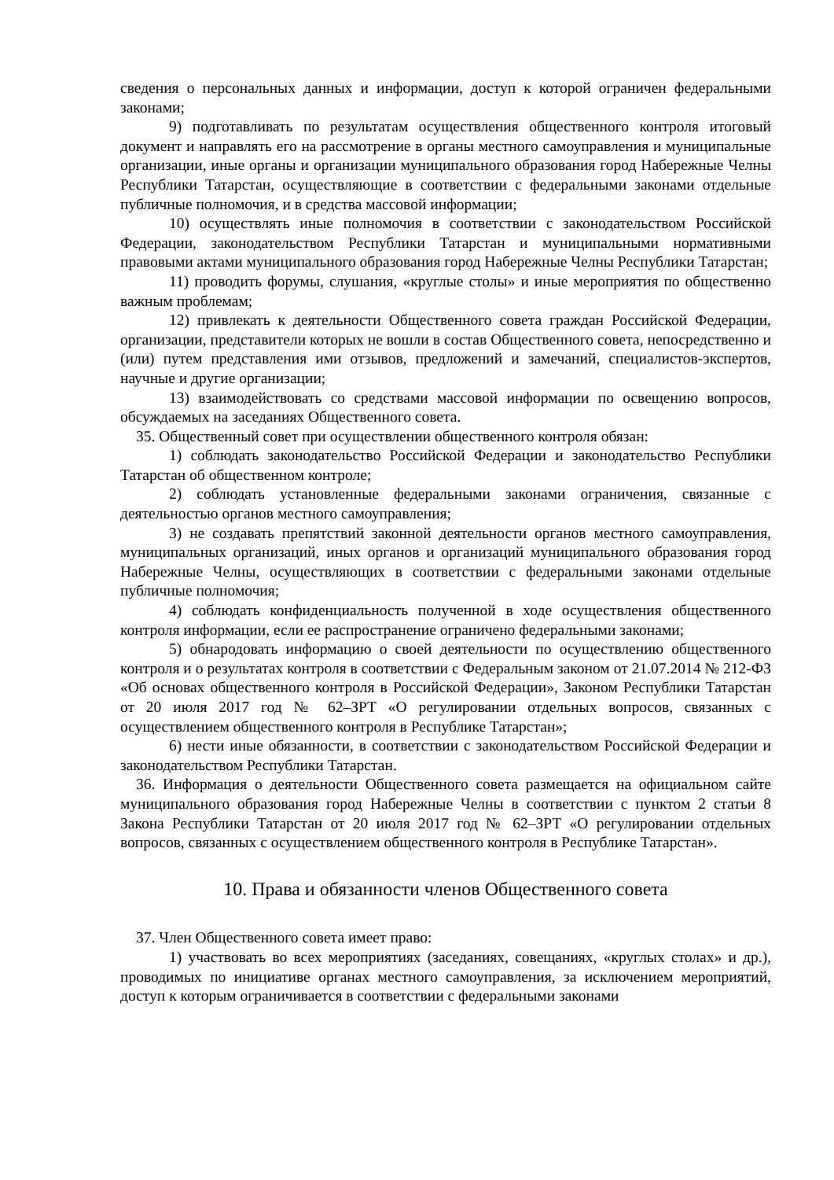сведения о персональных данных и информации, доступ к которой ограничен федеральными законами;
9) подготавливать по результатам осуществления общественного контроля итоговый документ и направлять его на рассмотрение в органы местного самоуправления и муниципальные организации, иные органы и организации муниципального образования город Набережные Челны Республики Татарстан, осуществляющие в соответствии с федеральными законами отдельные публичные полномочия, и в средства массовой информации;
10) осуществлять иные полномочия в соответствии с законодательством Российской Федерации, законодательством Республики Татарстан и муниципальными нормативными правовыми актами муниципального образования город Набережные Челны Республики Татарстан;
11) проводить форумы, слушания, «круглые столы» и иные мероприятия по общественно важным проблемам;
12) привлекать к деятельности Общественного совета граждан Российской Федерации, организации, представители которых не вошли в состав Общественного совета, непосредственно и (или) путем представления ими отзывов, предложений и замечаний, специалистов-экспертов, научные и другие организации;
13) взаимодействовать со средствами массовой информации по освещению вопросов, обсуждаемых на заседаниях Общественного совета.
35. Общественный совет при осуществлении общественного контроля обязан:
1) соблюдать законодательство Российской Федерации и законодательство Республики Татарстан об общественном контроле;
2) соблюдать установленные федеральными законами ограничения, связанные с деятельностью органов местного самоуправления;
3) не создавать препятствий законной деятельности органов местного самоуправления, муниципальных организаций, иных органов и организаций муниципального образования город Набережные Челны, осуществляющих в соответствии с федеральными законами отдельные публичные полномочия;
4) соблюдать конфиденциальность полученной в ходе осуществления общественного контроля информации, если ее распространение ограничено федеральными законами;
5) обнародовать информацию о своей деятельности по осуществлению общественного контроля и о результатах контроля в соответствии с Федеральным законом от 21.07.2014 № 212-ФЗ «Об основах общественного контроля в Российской Федерации», Законом Республики Татарстан от 20 июля 2017 год № 62–ЗРТ «О регулировании отдельных вопросов, связанных с осуществлением общественного контроля в Республике Татарстан»;
6) нести иные обязанности, в соответствии с законодательством Российской Федерации и законодательством Республики Татарстан.
36. Информация о деятельности Общественного совета размещается на официальном сайте муниципального образования город Набережные Челны в соответствии с пунктом 2 статьи 8 Закона Республики Татарстан от 20 июля 2017 год № 62–ЗРТ «О регулировании отдельных вопросов, связанных с осуществлением общественного контроля в Республике Татарстан».
10. Права и обязанности членов Общественного совета
37. Член Общественного совета имеет право:
1) участвовать во всех мероприятиях (заседаниях, совещаниях, «круглых столах» и др.), проводимых по инициативе органах местного самоуправления, за исключением мероприятий, доступ к которым ограничивается в соответствии с федеральными законами